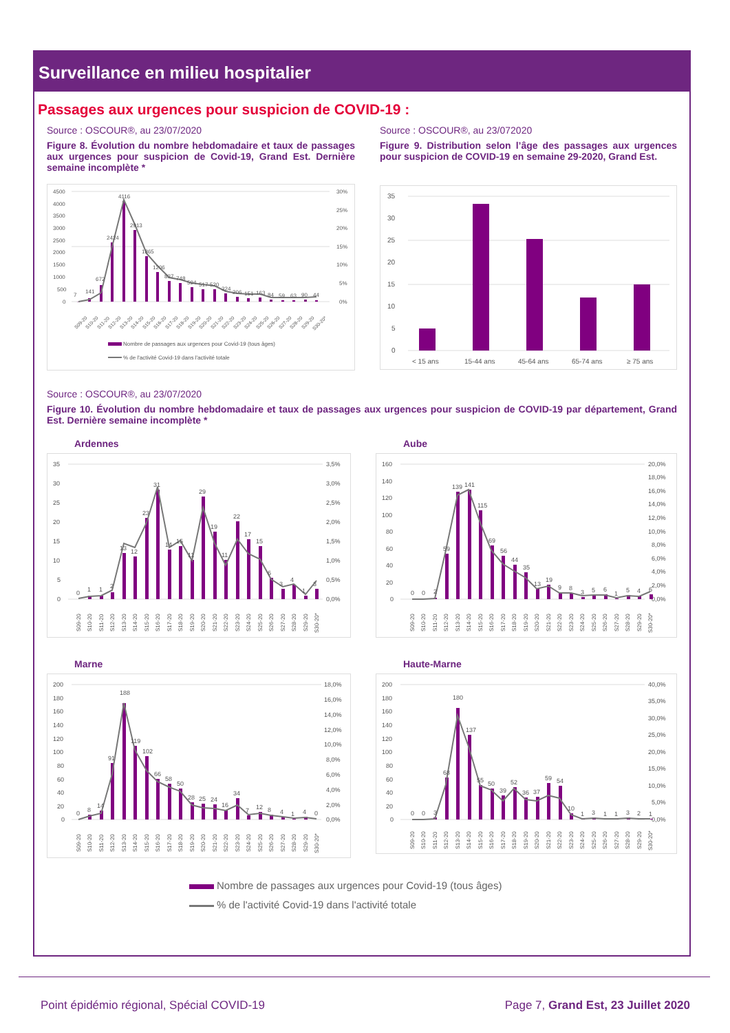Surveillance en milieu hospitalier
Passages aux urgences pour suspicion de COVID-19 :
Source : OSCOUR®, au 23/07/2020
Figure 8. Évolution du nombre hebdomadaire et taux de passages aux urgences pour suspicion de Covid-19, Grand Est. Dernière semaine incomplète *
4500
4000
3500
3000
2500
2000
1500
1000
500
0
30%
25%
20%
15%
10%
5%
0%
7
141
672
2424
4116
2913
1865
1206
837
748
594
517
520
324
206
151
163
84
59
63
90
44
S09-20
S10-20
S11-20
S12-20
S13-20
S14-20
S15-20
S16-20
S17-20
S18-20
S19-20
S20-20
S21-20
S22-20
S23-20
S24-20
S25-20
S26-20
S27-20
S28-20
S29-20
S30-20*
Nombre de passages aux urgences pour Covid-19 (tous âges)
% de l'activité Covid-19 dans l'activité totale
Source : OSCOUR®, au 23/072020
Figure 9. Distribution selon l’âge des passages aux urgences pour suspicion de COVID-19 en semaine 29-2020, Grand Est.
35
30
25
20
15
10
5
0
< 15 ans
15-44 ans
45-64 ans
65-74 ans
≥ 75 ans
Source : OSCOUR®, au 23/07/2020
Figure 10. Évolution du nombre hebdomadaire et taux de passages aux urgences pour suspicion de COVID-19 par département, Grand Est. Dernière semaine incomplète *
Ardennes
35
30
25
20
15
10
5
0
3,5%
3,0%
2,5%
2,0%
1,5%
1,0%
0,5%
0,0%
0
1
1
2
13
12
23
31
14
15
11
29
19
11
22
17
15
6
3
4
1
3
S09-20
S10-20
S11-20
S12-20
S13-20
S14-20
S15-20
S16-20
S17-20
S18-20
S19-20
S20-20
S21-20
S22-20
S23-20
S24-20
S25-20
S26-20
S27-20
S28-20
S29-20
S30-20*
Aube
160
140
120
100
80
60
40
20
0
20,0%
18,0%
16,0%
14,0%
12,0%
10,0%
8,0%
6,0%
4,0%
2,0%
0,0%
0
0
2
59
139
141
115
69
56
44
35
13
19
9
8
3
5
6
1
5
4
6
S09-20
S10-20
S11-20
S12-20
S13-20
S14-20
S15-20
S16-20
S17-20
S18-20
S19-20
S20-20
S21-20
S22-20
S23-20
S24-20
S25-20
S26-20
S27-20
S28-20
S29-20
S30-20*
Marne
200
180
160
140
120
100
80
60
40
20
0
18,0%
16,0%
14,0%
12,0%
10,0%
8,0%
6,0%
4,0%
2,0%
0,0%
0
8
14
91
188
119
102
66
58
50
28
25
24
16
34
7
12
8
4
1
4
0
S09-20
S10-20
S11-20
S12-20
S13-20
S14-20
S15-20
S16-20
S17-20
S18-20
S19-20
S20-20
S21-20
S22-20
S23-20
S24-20
S25-20
S26-20
S27-20
S28-20
S29-20
S30-20*
Haute-Marne
200
180
160
140
120
100
80
60
40
20
0
40,0%
35,0%
30,0%
25,0%
20,0%
15,0%
10,0%
5,0%
0,0%
0
0
3
68
180
137
55
50
39
52
36
37
59
54
10
1
3
1
1
3
2
1
S09-20
S10-20
S11-20
S12-20
S13-20
S14-20
S15-20
S16-20
S17-20
S18-20
S19-20
S20-20
S21-20
S22-20
S23-20
S24-20
S25-20
S26-20
S27-20
S28-20
S29-20
S30-20*
Nombre de passages aux urgences pour Covid-19 (tous âges)
% de l'activité Covid-19 dans l'activité totale
Point épidémio régional, Spécial COVID-19 Page 7, Grand Est, 23 Juillet 2020